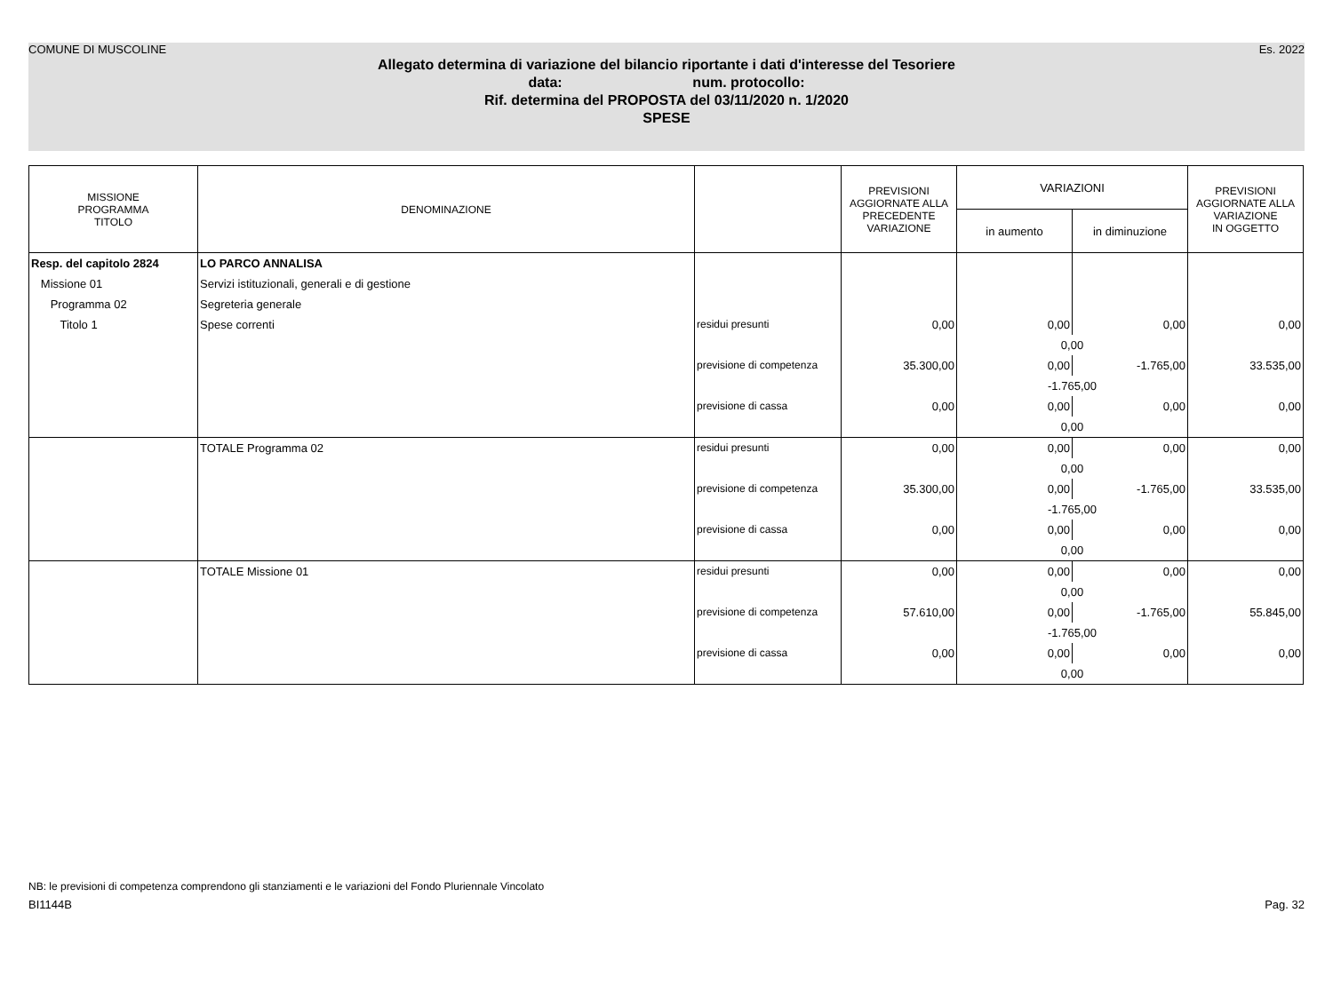COMUNE DI MUSCOLINE Es. 2022
Allegato determina di variazione del bilancio riportante i dati d'interesse del Tesoriere
data: num. protocollo:
Rif. determina del PROPOSTA del 03/11/2020 n. 1/2020
SPESE
| MISSIONE PROGRAMMA TITOLO | DENOMINAZIONE | | PREVISIONI AGGIORNATE ALLA PRECEDENTE VARIAZIONE | VARIAZIONI | | PREVISIONI AGGIORNATE ALLA VARIAZIONE IN OGGETTO |
| --- | --- | --- | --- | --- | --- | --- |
| | | | | in aumento | in diminuzione | |
| Resp. del capitolo 2824 | LO PARCO ANNALISA | | | | | |
| Missione 01 | Servizi istituzionali, generali e di gestione | | | | | |
| Programma 02 | Segreteria generale | | | | | |
| Titolo 1 | Spese correnti | residui presunti | 0,00 | 0,00 | 0,00 | 0,00 |
| | | | | 0,00 | | |
| | | previsione di competenza | 35.300,00 | 0,00 | -1.765,00 | 33.535,00 |
| | | | | -1.765,00 | | |
| | | previsione di cassa | 0,00 | 0,00 | 0,00 | 0,00 |
| | | | | 0,00 | | |
| | TOTALE Programma 02 | residui presunti | 0,00 | 0,00 | 0,00 | 0,00 |
| | | | | 0,00 | | |
| | | previsione di competenza | 35.300,00 | 0,00 | -1.765,00 | 33.535,00 |
| | | | | -1.765,00 | | |
| | | previsione di cassa | 0,00 | 0,00 | 0,00 | 0,00 |
| | | | | 0,00 | | |
| | TOTALE Missione 01 | residui presunti | 0,00 | 0,00 | 0,00 | 0,00 |
| | | | | 0,00 | | |
| | | previsione di competenza | 57.610,00 | 0,00 | -1.765,00 | 55.845,00 |
| | | | | -1.765,00 | | |
| | | previsione di cassa | 0,00 | 0,00 | 0,00 | 0,00 |
| | | | | 0,00 | | |
NB: le previsioni di competenza comprendono gli stanziamenti e le variazioni del Fondo Pluriennale Vincolato
BI1144B Pag. 32